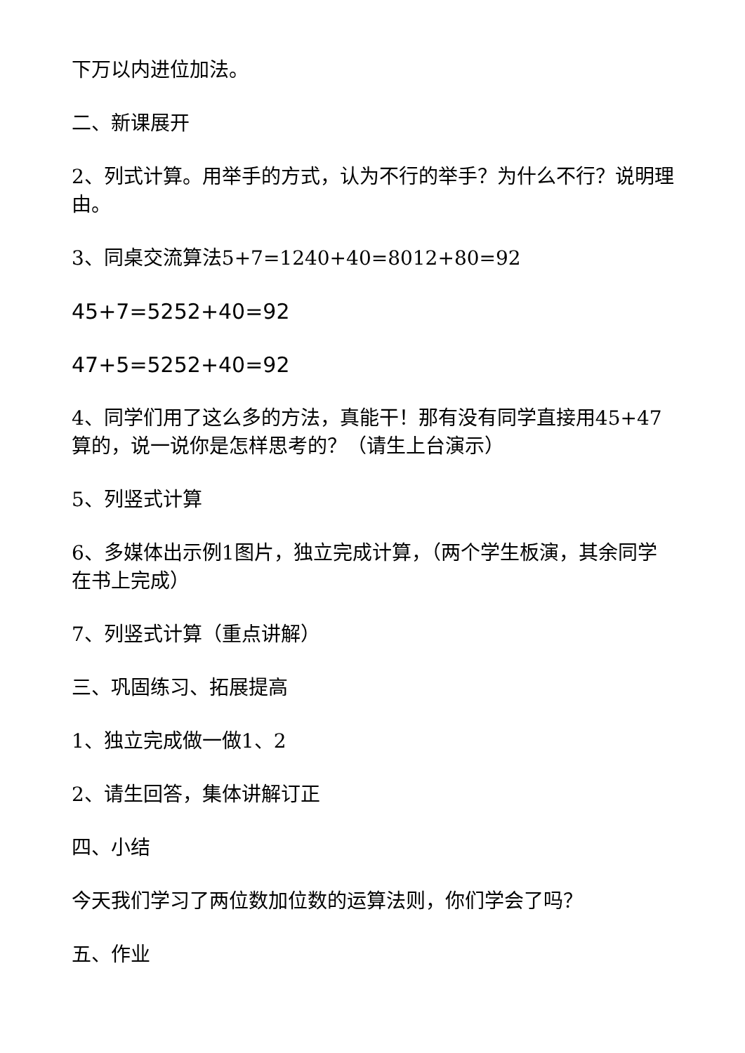下万以内进位加法。
二、新课展开
2、列式计算。用举手的方式，认为不行的举手？为什么不行？说明理由。
3、同桌交流算法5+7=1240+40=8012+80=92
45+7=5252+40=92
47+5=5252+40=92
4、同学们用了这么多的方法，真能干！那有没有同学直接用45+47算的，说一说你是怎样思考的？（请生上台演示）
5、列竖式计算
6、多媒体出示例1图片，独立完成计算，（两个学生板演，其余同学在书上完成）
7、列竖式计算（重点讲解）
三、巩固练习、拓展提高
1、独立完成做一做1、2
2、请生回答，集体讲解订正
四、小结
今天我们学习了两位数加位数的运算法则，你们学会了吗？
五、作业